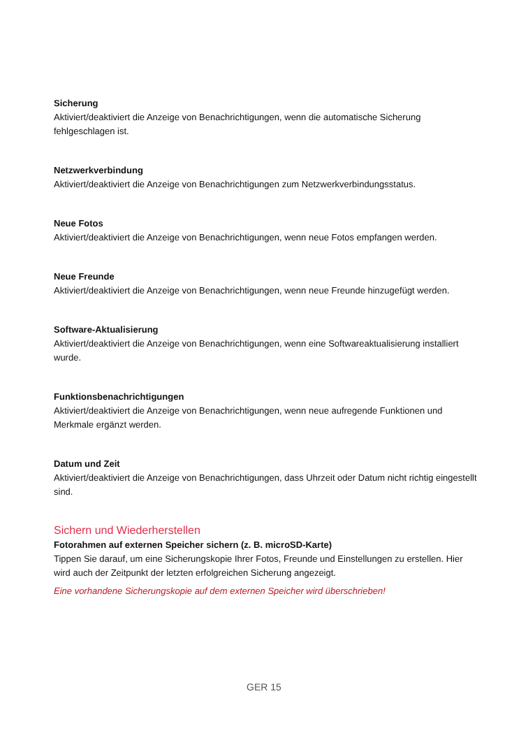Sicherung
Aktiviert/deaktiviert die Anzeige von Benachrichtigungen, wenn die automatische Sicherung fehlgeschlagen ist.
Netzwerkverbindung
Aktiviert/deaktiviert die Anzeige von Benachrichtigungen zum Netzwerkverbindungsstatus.
Neue Fotos
Aktiviert/deaktiviert die Anzeige von Benachrichtigungen, wenn neue Fotos empfangen werden.
Neue Freunde
Aktiviert/deaktiviert die Anzeige von Benachrichtigungen, wenn neue Freunde hinzugefügt werden.
Software-Aktualisierung
Aktiviert/deaktiviert die Anzeige von Benachrichtigungen, wenn eine Softwareaktualisierung installiert wurde.
Funktionsbenachrichtigungen
Aktiviert/deaktiviert die Anzeige von Benachrichtigungen, wenn neue aufregende Funktionen und Merkmale ergänzt werden.
Datum und Zeit
Aktiviert/deaktiviert die Anzeige von Benachrichtigungen, dass Uhrzeit oder Datum nicht richtig eingestellt sind.
Sichern und Wiederherstellen
Fotorahmen auf externen Speicher sichern (z. B. microSD-Karte)
Tippen Sie darauf, um eine Sicherungskopie Ihrer Fotos, Freunde und Einstellungen zu erstellen. Hier wird auch der Zeitpunkt der letzten erfolgreichen Sicherung angezeigt.
Eine vorhandene Sicherungskopie auf dem externen Speicher wird überschrieben!
GER 15